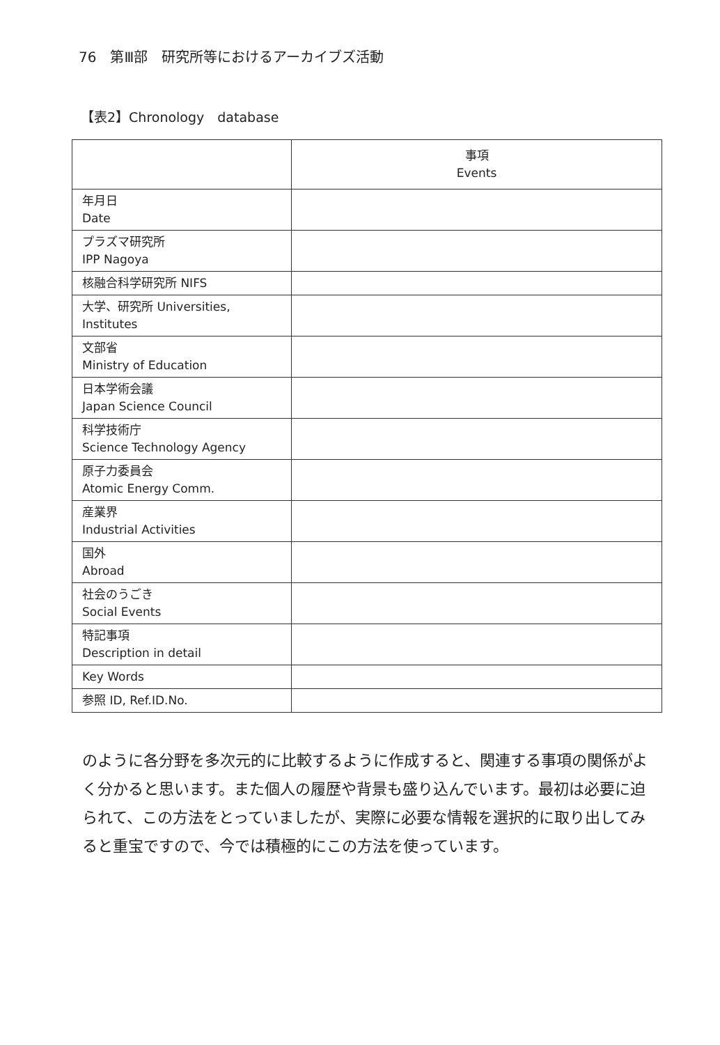76　第Ⅲ部　研究所等におけるアーカイブズ活動
【表2】Chronology　database
| | 事項 Events |
| --- | --- |
| 年月日 Date | |
| プラズマ研究所 IPP Nagoya | |
| 核融合科学研究所 NIFS | |
| 大学、研究所 Universities, Institutes | |
| 文部省 Ministry of Education | |
| 日本学術会議 Japan Science Council | |
| 科学技術庁 Science Technology Agency | |
| 原子力委員会 Atomic Energy Comm. | |
| 産業界 Industrial Activities | |
| 国外 Abroad | |
| 社会のうごき Social Events | |
| 特記事項 Description in detail | |
| Key Words | |
| 参照 ID, Ref.ID.No. | |
のように各分野を多次元的に比較するように作成すると、関連する事項の関係がよく分かると思います。また個人の履歴や背景も盛り込んでいます。最初は必要に迫られて、この方法をとっていましたが、実際に必要な情報を選択的に取り出してみると重宝ですので、今では積極的にこの方法を使っています。